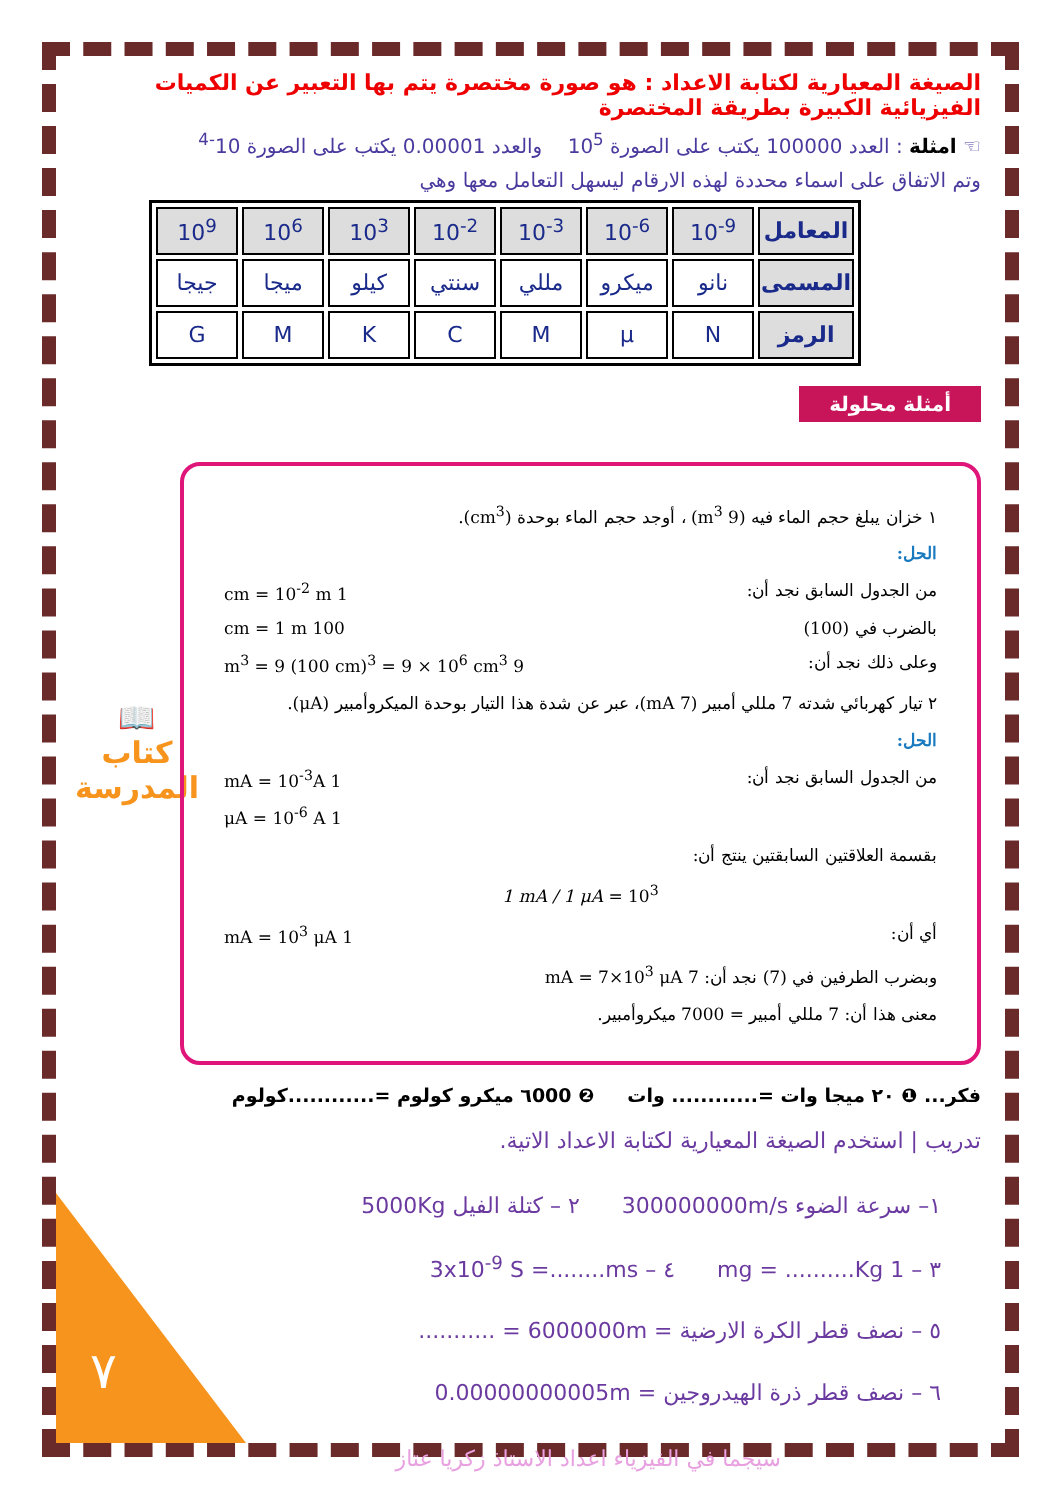📖
كتاب
المدرسة
٧
الصيغة المعيارية لكتابة الاعداد : هو صورة مختصرة يتم بها التعبير عن الكميات الفيزيائية الكبيرة بطريقة المختصرة
☜ امثلة : العدد 100000 يكتب على الصورة 10<sup>5</sup> والعدد 0.00001 يكتب على الصورة 10<sup>-4</sup>
وتم الاتفاق على اسماء محددة لهذه الارقام ليسهل التعامل معها وهي
| المعامل | 10<sup>-9</sup> | 10<sup>-6</sup> | 10<sup>-3</sup> | 10<sup>-2</sup> | 10<sup>3</sup> | 10<sup>6</sup> | 10<sup>9</sup> |
| المسمى | نانو | ميكرو | مللي | سنتي | كيلو | ميجا | جيجا |
| الرمز | N | μ | M | C | K | M | G |
أمثلة محلولة
١ خزان يبلغ حجم الماء فيه (9 m<sup>3</sup>) ، أوجد حجم الماء بوحدة (cm<sup>3</sup>).
الحل:
من الجدول السابق نجد أن: 1 cm = 10<sup>-2</sup> m
بالضرب في (100) 100 cm = 1 m
وعلى ذلك نجد أن: 9 m<sup>3</sup> = 9 (100 cm)<sup>3</sup> = 9 × 10<sup>6</sup> cm<sup>3</sup>
٢ تيار كهربائي شدته 7 مللي أمبير (7 mA)، عبر عن شدة هذا التيار بوحدة الميكروأمبير (μA).
الحل:
من الجدول السابق نجد أن: 1 mA = 10<sup>-3</sup>A
1 μA = 10<sup>-6</sup> A
بقسمة العلاقتين السابقتين ينتج أن:
1 mA / 1 μA = 10<sup>3</sup>
أي أن: 1 mA = 10<sup>3</sup> μA
وبضرب الطرفين في (7) نجد أن: 7 mA = 7×10<sup>3</sup> μA
معنى هذا أن: 7 مللي أمبير = 7000 ميكروأمبير.
فكر... ❶ ٢٠ ميجا وات =............ وات ❷ ٦000 ميكرو كولوم =............كولوم
تدريب | استخدم الصيغة المعيارية لكتابة الاعداد الاتية.
١– سرعة الضوء 300000000m/s ٢ – كتلة الفيل 5000Kg
٣ – 1 mg = ..........Kg ٤ – 3x10<sup>-9</sup> S =........ms
٥ – نصف قطر الكرة الارضية = 6000000m = ...........
٦ – نصف قطر ذرة الهيدروجين = 0.00000000005m
سيجما في الفيزياء اعداد الاستاذ زكريا عتاز